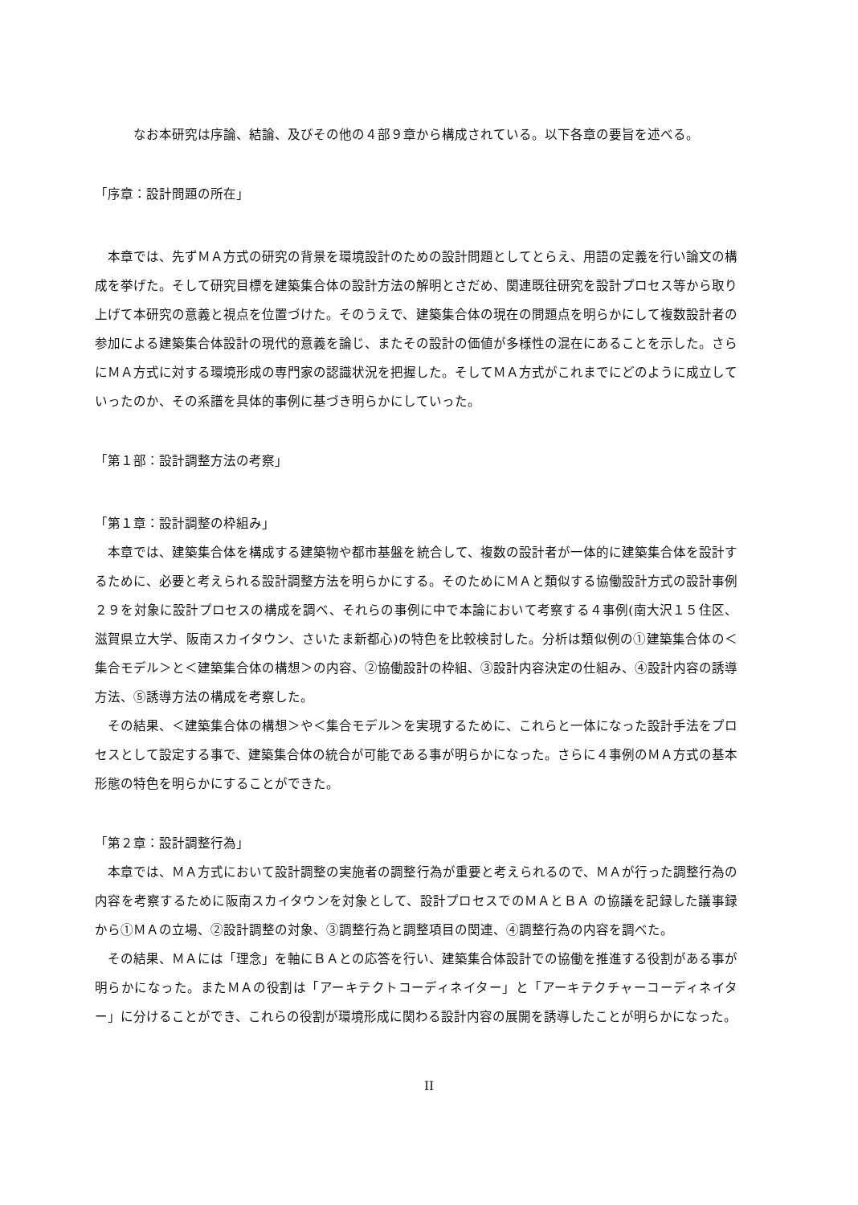なお本研究は序論、結論、及びその他の４部９章から構成されている。以下各章の要旨を述べる。
「序章：設計問題の所在」
　本章では、先ずＭＡ方式の研究の背景を環境設計のための設計問題としてとらえ、用語の定義を行い論文の構成を挙げた。そして研究目標を建築集合体の設計方法の解明とさだめ、関連既往研究を設計プロセス等から取り上げて本研究の意義と視点を位置づけた。そのうえで、建築集合体の現在の問題点を明らかにして複数設計者の参加による建築集合体設計の現代的意義を論じ、またその設計の価値が多様性の混在にあることを示した。さらにＭＡ方式に対する環境形成の専門家の認識状況を把握した。そしてＭＡ方式がこれまでにどのように成立していったのか、その系譜を具体的事例に基づき明らかにしていった。
「第１部：設計調整方法の考察」
「第１章：設計調整の枠組み」
　本章では、建築集合体を構成する建築物や都市基盤を統合して、複数の設計者が一体的に建築集合体を設計するために、必要と考えられる設計調整方法を明らかにする。そのためにＭＡと類似する協働設計方式の設計事例２９を対象に設計プロセスの構成を調べ、それらの事例に中で本論において考察する４事例(南大沢１５住区、滋賀県立大学、阪南スカイタウン、さいたま新都心)の特色を比較検討した。分析は類似例の①建築集合体の＜集合モデル＞と＜建築集合体の構想＞の内容、②協働設計の枠組、③設計内容決定の仕組み、④設計内容の誘導方法、⑤誘導方法の構成を考察した。
　その結果、＜建築集合体の構想＞や＜集合モデル＞を実現するために、これらと一体になった設計手法をプロセスとして設定する事で、建築集合体の統合が可能である事が明らかになった。さらに４事例のＭＡ方式の基本形態の特色を明らかにすることができた。
「第２章：設計調整行為」
　本章では、ＭＡ方式において設計調整の実施者の調整行為が重要と考えられるので、ＭＡが行った調整行為の内容を考察するために阪南スカイタウンを対象として、設計プロセスでのＭＡとＢＡ の協議を記録した議事録から①ＭＡの立場、②設計調整の対象、③調整行為と調整項目の関連、④調整行為の内容を調べた。
　その結果、ＭＡには「理念」を軸にＢＡとの応答を行い、建築集合体設計での協働を推進する役割がある事が明らかになった。またＭＡの役割は「アーキテクトコーディネイター」と「アーキテクチャーコーディネイター」に分けることができ、これらの役割が環境形成に関わる設計内容の展開を誘導したことが明らかになった。
II